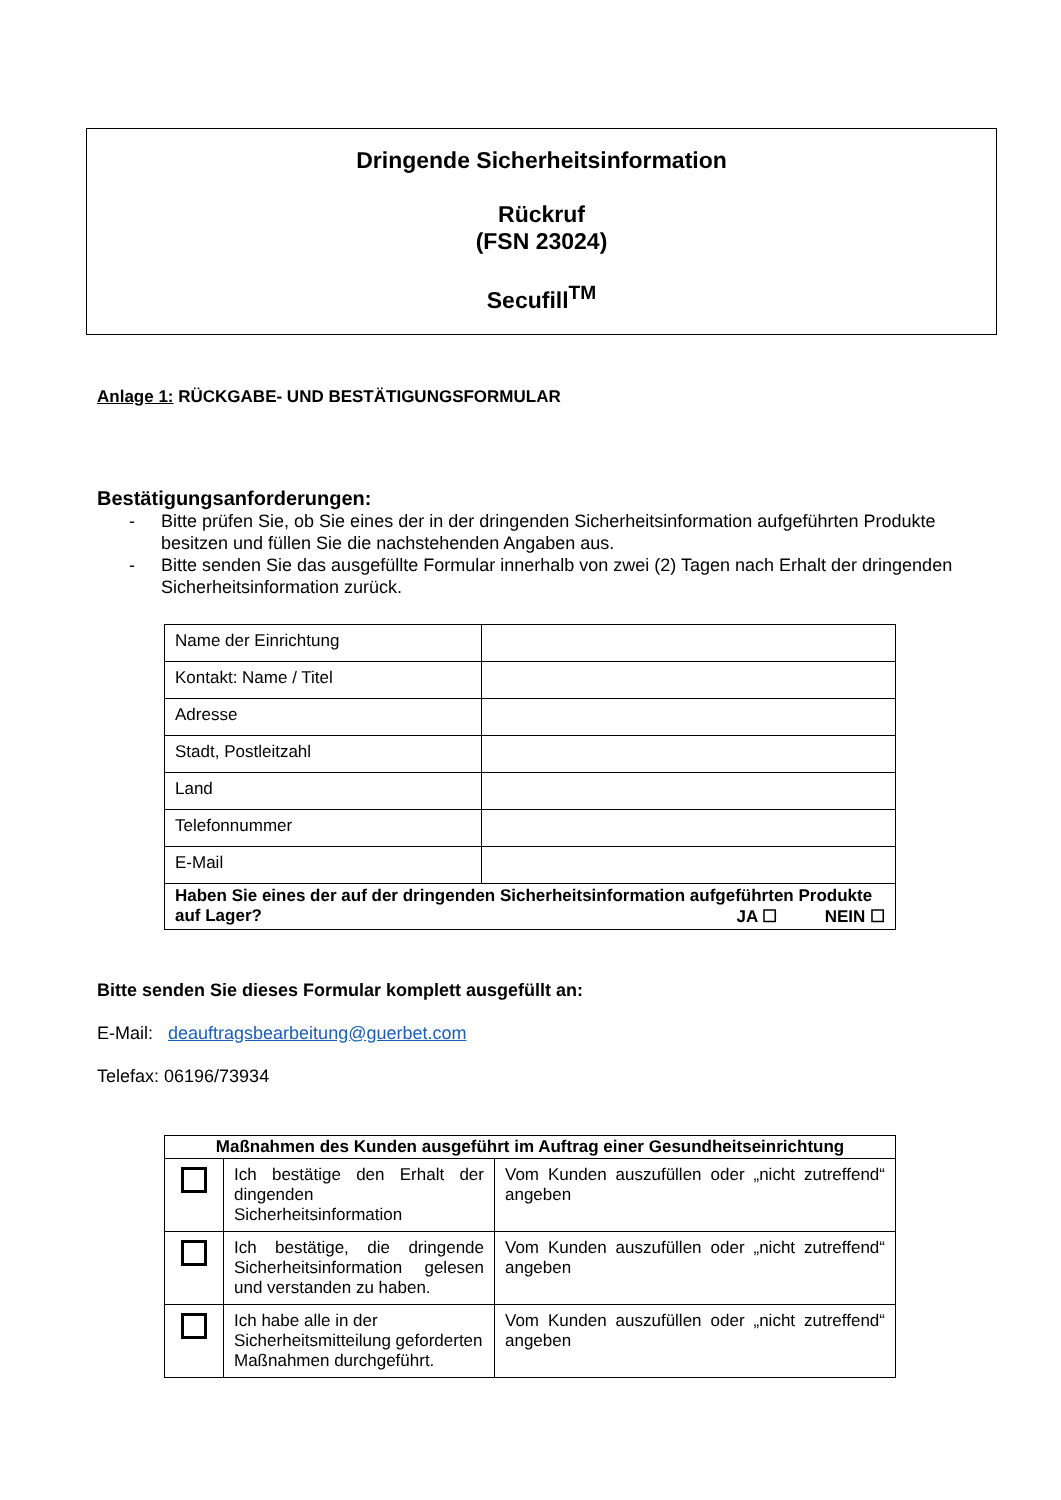Dringende Sicherheitsinformation
Rückruf
(FSN 23024)
Secufill<sup>TM</sup>
Anlage 1: RÜCKGABE- UND BESTÄTIGUNGSFORMULAR
Bestätigungsanforderungen:
- Bitte prüfen Sie, ob Sie eines der in der dringenden Sicherheitsinformation aufgeführten Produkte besitzen und füllen Sie die nachstehenden Angaben aus.
- Bitte senden Sie das ausgefüllte Formular innerhalb von zwei (2) Tagen nach Erhalt der dringenden Sicherheitsinformation zurück.
| Name der Einrichtung | |
| Kontakt: Name / Titel | |
| Adresse | |
| Stadt, Postleitzahl | |
| Land | |
| Telefonnummer | |
| E-Mail | |
| Haben Sie eines der auf der dringenden Sicherheitsinformation aufgeführten Produkte auf Lager? JA ☐ NEIN ☐ | |
Bitte senden Sie dieses Formular komplett ausgefüllt an:
E-Mail: deauftragsbearbeitung@guerbet.com
Telefax: 06196/73934
| Maßnahmen des Kunden ausgeführt im Auftrag einer Gesundheitseinrichtung | | |
| --- | --- | --- |
| | Ich bestätige den Erhalt der dingenden Sicherheitsinformation | Vom Kunden auszufüllen oder „nicht zutreffend“ angeben |
| | Ich bestätige, die dringende Sicherheitsinformation gelesen und verstanden zu haben. | Vom Kunden auszufüllen oder „nicht zutreffend“ angeben |
| | Ich habe alle in der Sicherheitsmitteilung geforderten Maßnahmen durchgeführt. | Vom Kunden auszufüllen oder „nicht zutreffend“ angeben |